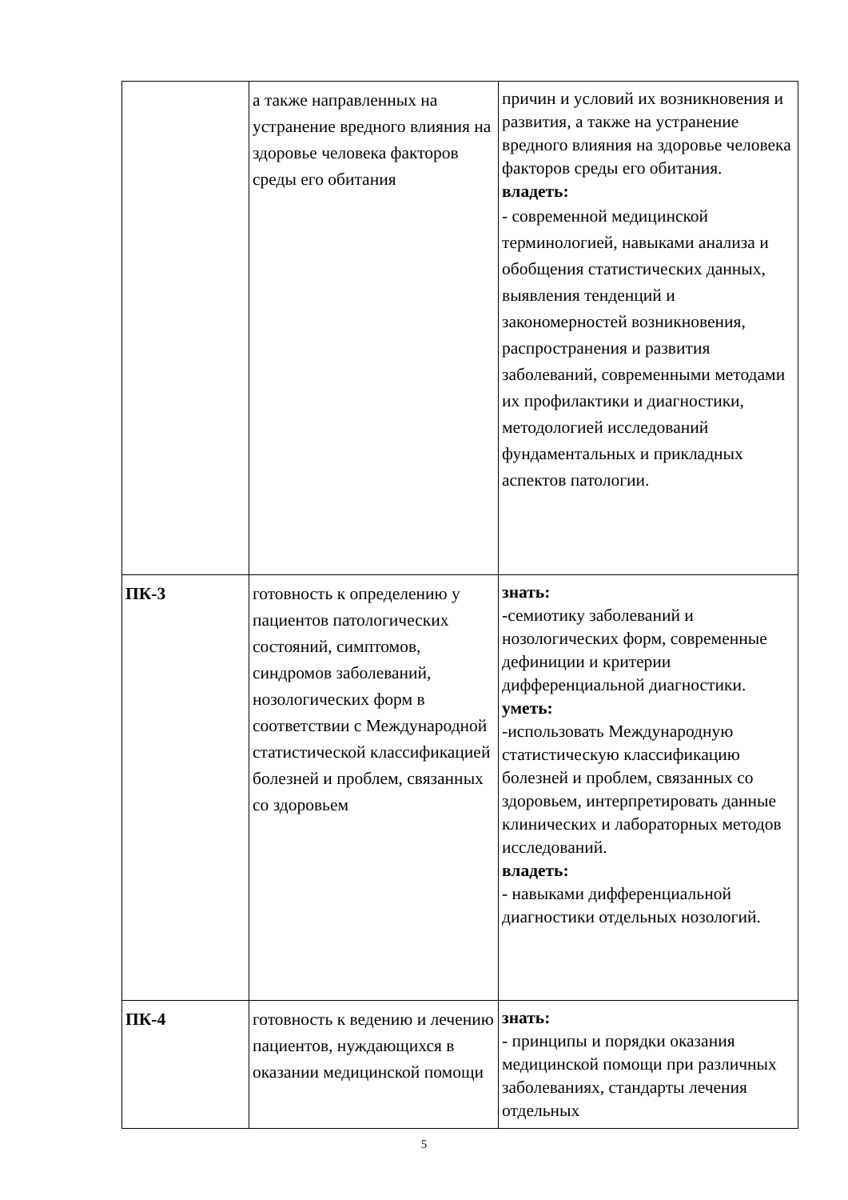| | а также направленных на устранение вредного влияния на здоровье человека факторов среды его обитания | причин и условий их возникновения и развития, а также на устранение вредного влияния на здоровье человека факторов среды его обитания. владеть: - современной медицинской терминологией, навыками анализа и обобщения статистических данных, выявления тенденций и закономерностей возникновения, распространения и развития заболеваний, современными методами их профилактики и диагностики, методологией исследований фундаментальных и прикладных аспектов патологии. |
| ПК-3 | готовность к определению у пациентов патологических состояний, симптомов, синдромов заболеваний, нозологических форм в соответствии с Международной статистической классификацией болезней и проблем, связанных со здоровьем | знать: -семиотику заболеваний и нозологических форм, современные дефиниции и критерии дифференциальной диагностики. уметь: -использовать Международную статистическую классификацию болезней и проблем, связанных со здоровьем, интерпретировать данные клинических и лабораторных методов исследований. владеть: - навыками дифференциальной диагностики отдельных нозологий. |
| ПК-4 | готовность к ведению и лечению пациентов, нуждающихся в оказании медицинской помощи | знать: - принципы и порядки оказания медицинской помощи при различных заболеваниях, стандарты лечения отдельных |
5